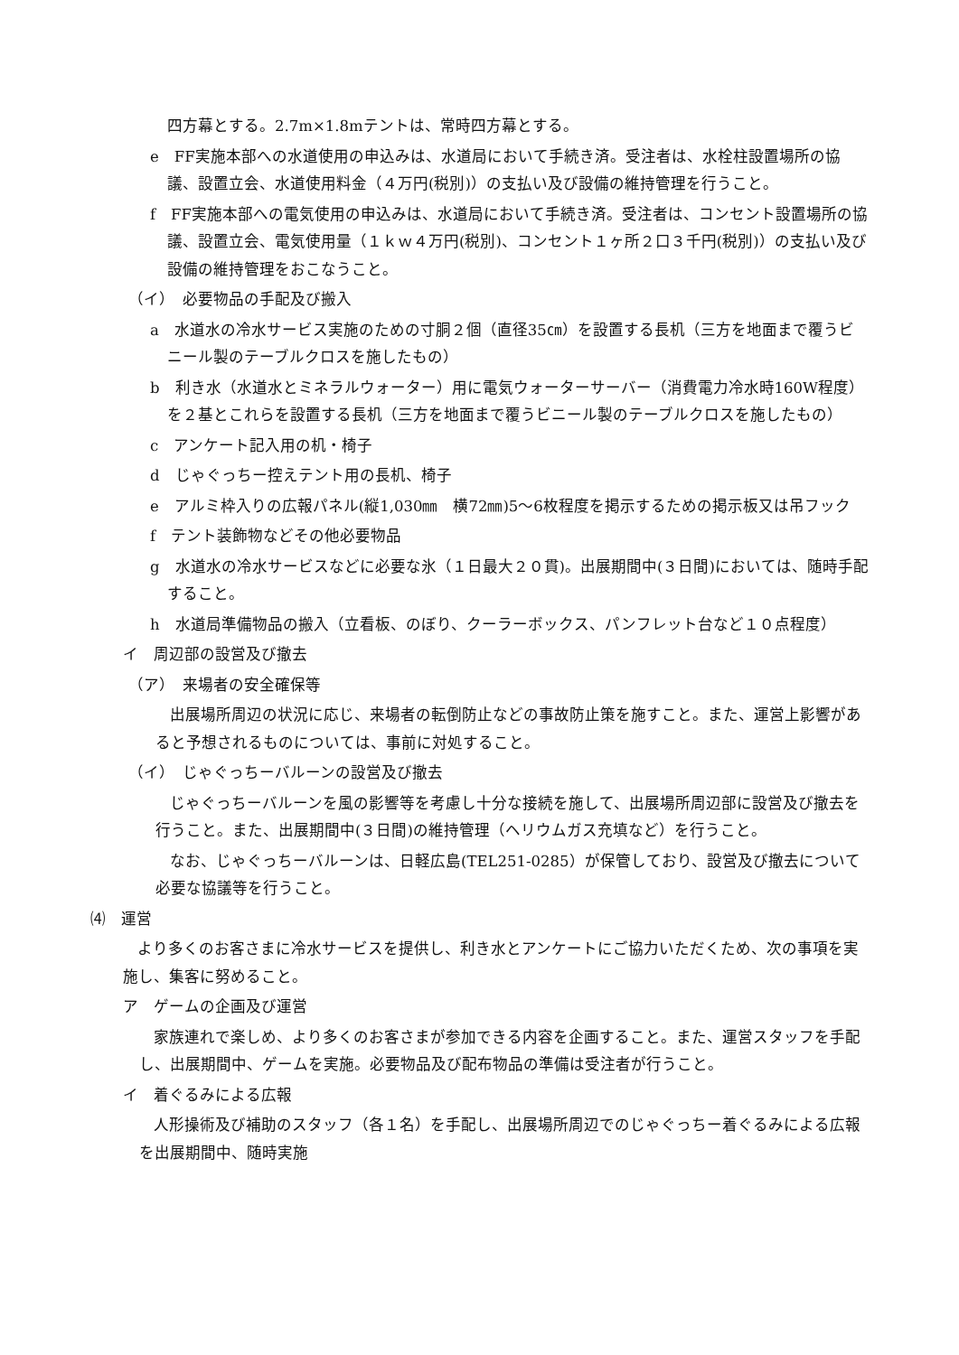四方幕とする。2.7m×1.8mテントは、常時四方幕とする。
e　FF実施本部への水道使用の申込みは、水道局において手続き済。受注者は、水栓柱設置場所の協議、設置立会、水道使用料金（４万円(税別)）の支払い及び設備の維持管理を行うこと。
f　FF実施本部への電気使用の申込みは、水道局において手続き済。受注者は、コンセント設置場所の協議、設置立会、電気使用量（１ｋｗ４万円(税別)、コンセント１ヶ所２口３千円(税別)）の支払い及び設備の維持管理をおこなうこと。
（イ）　必要物品の手配及び搬入
a　水道水の冷水サービス実施のための寸胴２個（直径35㎝）を設置する長机（三方を地面まで覆うビニール製のテーブルクロスを施したもの）
b　利き水（水道水とミネラルウォーター）用に電気ウォーターサーバー（消費電力冷水時160W程度）を２基とこれらを設置する長机（三方を地面まで覆うビニール製のテーブルクロスを施したもの）
c　アンケート記入用の机・椅子
d　じゃぐっちー控えテント用の長机、椅子
e　アルミ枠入りの広報パネル(縦1,030㎜　横72㎜)5～6枚程度を掲示するための掲示板又は吊フック
f　テント装飾物などその他必要物品
g　水道水の冷水サービスなどに必要な氷（１日最大２０貫)。出展期間中(３日間)においては、随時手配すること。
h　水道局準備物品の搬入（立看板、のぼり、クーラーボックス、パンフレット台など１０点程度）
イ　周辺部の設営及び撤去
（ア）　来場者の安全確保等
出展場所周辺の状況に応じ、来場者の転倒防止などの事故防止策を施すこと。また、運営上影響があると予想されるものについては、事前に対処すること。
（イ）　じゃぐっちーバルーンの設営及び撤去
じゃぐっちーバルーンを風の影響等を考慮し十分な接続を施して、出展場所周辺部に設営及び撤去を行うこと。また、出展期間中(３日間)の維持管理（ヘリウムガス充填など）を行うこと。
なお、じゃぐっちーバルーンは、日軽広島(TEL251-0285）が保管しており、設営及び撤去について必要な協議等を行うこと。
⑷　運営
より多くのお客さまに冷水サービスを提供し、利き水とアンケートにご協力いただくため、次の事項を実施し、集客に努めること。
ア　ゲームの企画及び運営
家族連れで楽しめ、より多くのお客さまが参加できる内容を企画すること。また、運営スタッフを手配し、出展期間中、ゲームを実施。必要物品及び配布物品の準備は受注者が行うこと。
イ　着ぐるみによる広報
人形操術及び補助のスタッフ（各１名）を手配し、出展場所周辺でのじゃぐっちー着ぐるみによる広報を出展期間中、随時実施